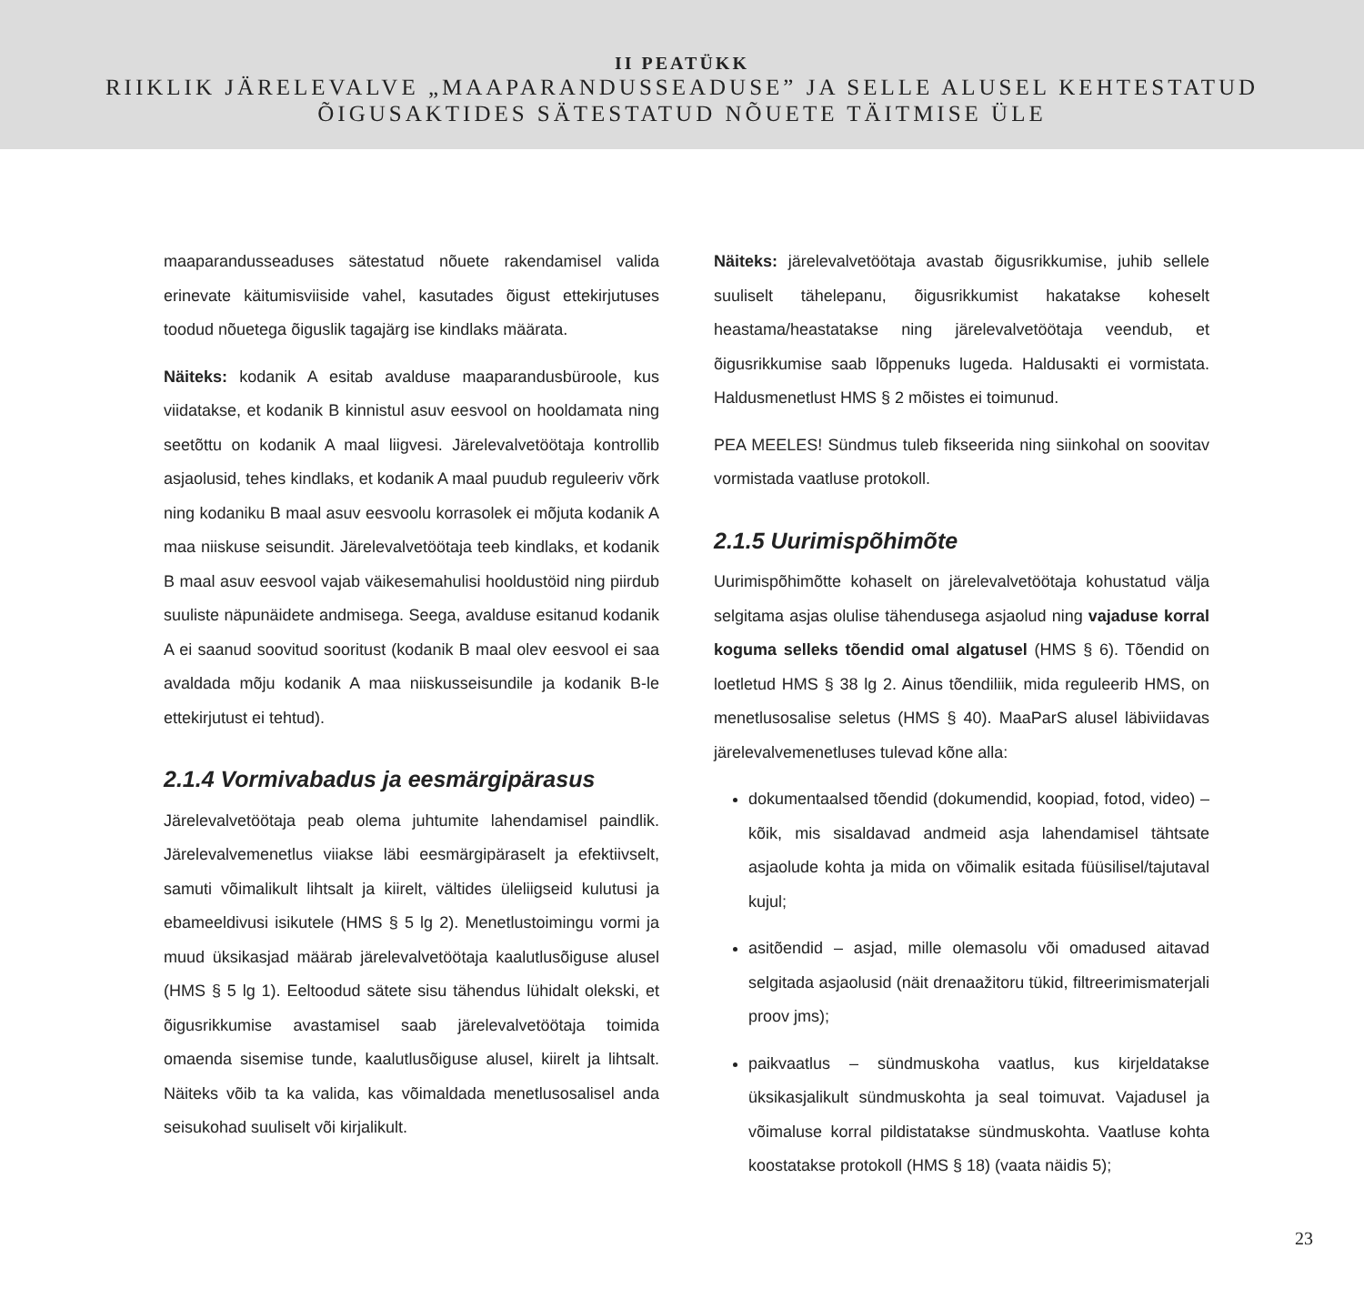II PEATÜKK
RIIKLIK JÄRELEVALVE „MAAPARANDUSSEADUSE” JA SELLE ALUSEL KEHTESTATUD
ÕIGUSAKTIDES SÄTESTATUD NÕUETE TÄITMISE ÜLE
maaparandusseaduses sätestatud nõuete rakendamisel valida erinevate käitumisviiside vahel, kasutades õigust ettekirjutuses toodud nõuetega õiguslik tagajärg ise kindlaks määrata.
Näiteks: kodanik A esitab avalduse maaparandusbüroole, kus viidatakse, et kodanik B kinnistul asuv eesvool on hooldamata ning seetõttu on kodanik A maal liigvesi. Järelevalvetöötaja kontrollib asjaolusid, tehes kindlaks, et kodanik A maal puudub reguleeriv võrk ning kodaniku B maal asuv eesvoolu korrasolek ei mõjuta kodanik A maa niiskuse seisundit. Järelevalvetöötaja teeb kindlaks, et kodanik B maal asuv eesvool vajab väikesemahulisi hooldustöid ning piirdub suuliste näpunäidete andmisega. Seega, avalduse esitanud kodanik A ei saanud soovitud sooritust (kodanik B maal olev eesvool ei saa avaldada mõju kodanik A maa niiskusseisundile ja kodanik B-le ettekirjutust ei tehtud).
2.1.4 Vormivabadus ja eesmärgipärasus
Järelevalvetöötaja peab olema juhtumite lahendamisel paindlik. Järelevalvemenetlus viiakse läbi eesmärgipäraselt ja efektiivselt, samuti võimalikult lihtsalt ja kiirelt, vältides üleliigseid kulutusi ja ebameeldivusi isikutele (HMS § 5 lg 2). Menetlustoimingu vormi ja muud üksikasjad määrab järelevalvetöötaja kaalutlusõiguse alusel (HMS § 5 lg 1). Eeltoodud sätete sisu tähendus lühidalt olekski, et õigusrikkumise avastamisel saab järelevalvetöötaja toimida omaenda sisemise tunde, kaalutlusõiguse alusel, kiirelt ja lihtsalt. Näiteks võib ta ka valida, kas võimaldada menetlusosalisel anda seisukohad suuliselt või kirjalikult.
Näiteks: järelevalvetöötaja avastab õigusrikkumise, juhib sellele suuliselt tähelepanu, õigusrikkumist hakatakse koheselt heastama/heastatakse ning järelevalvetöötaja veendub, et õigusrikkumise saab lõppenuks lugeda. Haldusakti ei vormistata. Haldusmenetlust HMS § 2 mõistes ei toimunud.
PEA MEELES! Sündmus tuleb fikseerida ning siinkohal on soovitav vormistada vaatluse protokoll.
2.1.5 Uurimispõhimõte
Uurimispõhimõtte kohaselt on järelevalvetöötaja kohustatud välja selgitama asjas olulise tähendusega asjaolud ning vajaduse korral koguma selleks tõendid omal algatusel (HMS § 6). Tõendid on loetletud HMS § 38 lg 2. Ainus tõendiliik, mida reguleerib HMS, on menetlusosalise seletus (HMS § 40). MaaParS alusel läbiviidavas järelevalvemenetluses tulevad kõne alla:
dokumentaalsed tõendid (dokumendid, koopiad, fotod, video) – kõik, mis sisaldavad andmeid asja lahendamisel tähtsate asjaolude kohta ja mida on võimalik esitada füüsilisel/tajutaval kujul;
asitõendid – asjad, mille olemasolu või omadused aitavad selgitada asjaolusid (näit drenaažitoru tükid, filtreerimismaterjali proov jms);
paikvaatlus – sündmuskoha vaatlus, kus kirjeldatakse üksikasjalikult sündmuskohta ja seal toimuvat. Vajadusel ja võimaluse korral pildistatakse sündmuskohta. Vaatluse kohta koostatakse protokoll (HMS § 18) (vaata näidis 5);
23